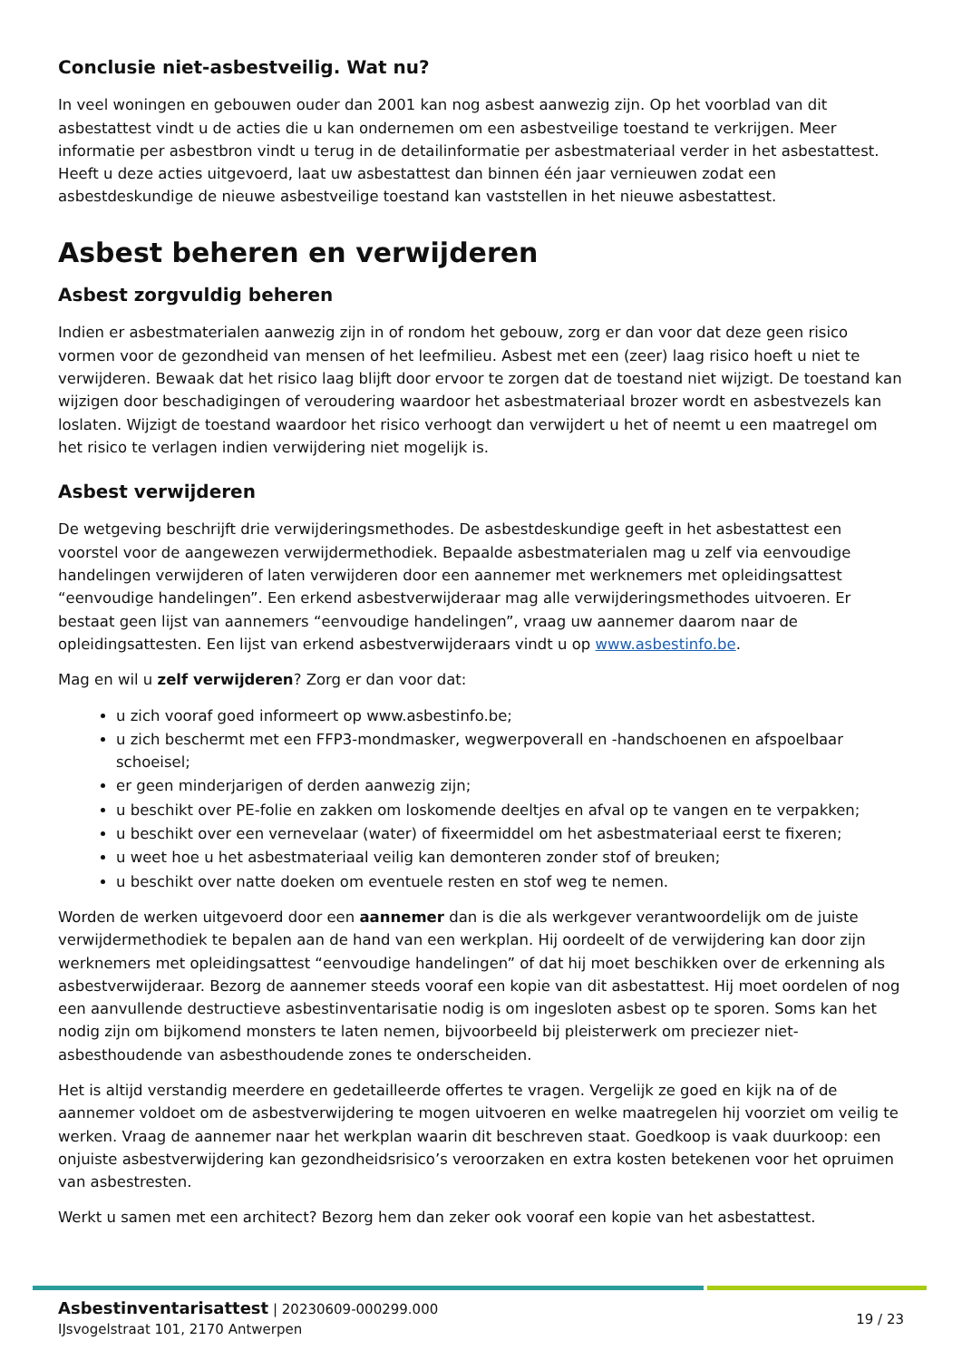Conclusie niet-asbestveilig. Wat nu?
In veel woningen en gebouwen ouder dan 2001 kan nog asbest aanwezig zijn. Op het voorblad van dit asbestattest vindt u de acties die u kan ondernemen om een asbestveilige toestand te verkrijgen. Meer informatie per asbestbron vindt u terug in de detailinformatie per asbestmateriaal verder in het asbestattest. Heeft u deze acties uitgevoerd, laat uw asbestattest dan binnen één jaar vernieuwen zodat een asbestdeskundige de nieuwe asbestveilige toestand kan vaststellen in het nieuwe asbestattest.
Asbest beheren en verwijderen
Asbest zorgvuldig beheren
Indien er asbestmaterialen aanwezig zijn in of rondom het gebouw, zorg er dan voor dat deze geen risico vormen voor de gezondheid van mensen of het leefmilieu. Asbest met een (zeer) laag risico hoeft u niet te verwijderen. Bewaak dat het risico laag blijft door ervoor te zorgen dat de toestand niet wijzigt. De toestand kan wijzigen door beschadigingen of veroudering waardoor het asbestmateriaal brozer wordt en asbestvezels kan loslaten. Wijzigt de toestand waardoor het risico verhoogt dan verwijdert u het of neemt u een maatregel om het risico te verlagen indien verwijdering niet mogelijk is.
Asbest verwijderen
De wetgeving beschrijft drie verwijderingsmethodes. De asbestdeskundige geeft in het asbestattest een voorstel voor de aangewezen verwijdermethodiek. Bepaalde asbestmaterialen mag u zelf via eenvoudige handelingen verwijderen of laten verwijderen door een aannemer met werknemers met opleidingsattest “eenvoudige handelingen”. Een erkend asbestverwijderaar mag alle verwijderingsmethodes uitvoeren. Er bestaat geen lijst van aannemers “eenvoudige handelingen”, vraag uw aannemer daarom naar de opleidingsattesten. Een lijst van erkend asbestverwijderaars vindt u op www.asbestinfo.be.
Mag en wil u zelf verwijderen? Zorg er dan voor dat:
u zich vooraf goed informeert op www.asbestinfo.be;
u zich beschermt met een FFP3-mondmasker, wegwerpoverall en -handschoenen en afspoelbaar schoeisel;
er geen minderjarigen of derden aanwezig zijn;
u beschikt over PE-folie en zakken om loskomende deeltjes en afval op te vangen en te verpakken;
u beschikt over een vernevelaar (water) of fixeermiddel om het asbestmateriaal eerst te fixeren;
u weet hoe u het asbestmateriaal veilig kan demonteren zonder stof of breuken;
u beschikt over natte doeken om eventuele resten en stof weg te nemen.
Worden de werken uitgevoerd door een aannemer dan is die als werkgever verantwoordelijk om de juiste verwijdermethodiek te bepalen aan de hand van een werkplan. Hij oordeelt of de verwijdering kan door zijn werknemers met opleidingsattest “eenvoudige handelingen” of dat hij moet beschikken over de erkenning als asbestverwijderaar. Bezorg de aannemer steeds vooraf een kopie van dit asbestattest. Hij moet oordelen of nog een aanvullende destructieve asbestinventarisatie nodig is om ingesloten asbest op te sporen. Soms kan het nodig zijn om bijkomend monsters te laten nemen, bijvoorbeeld bij pleisterwerk om preciezer niet-asbesthoudende van asbesthoudende zones te onderscheiden.
Het is altijd verstandig meerdere en gedetailleerde offertes te vragen. Vergelijk ze goed en kijk na of de aannemer voldoet om de asbestverwijdering te mogen uitvoeren en welke maatregelen hij voorziet om veilig te werken. Vraag de aannemer naar het werkplan waarin dit beschreven staat. Goedkoop is vaak duurkoop: een onjuiste asbestverwijdering kan gezondheidsrisico’s veroorzaken en extra kosten betekenen voor het opruimen van asbestresten.
Werkt u samen met een architect? Bezorg hem dan zeker ook vooraf een kopie van het asbestattest.
Asbestinventarisattest | 20230609-000299.000
IJsvogelstraat 101, 2170 Antwerpen
19 / 23